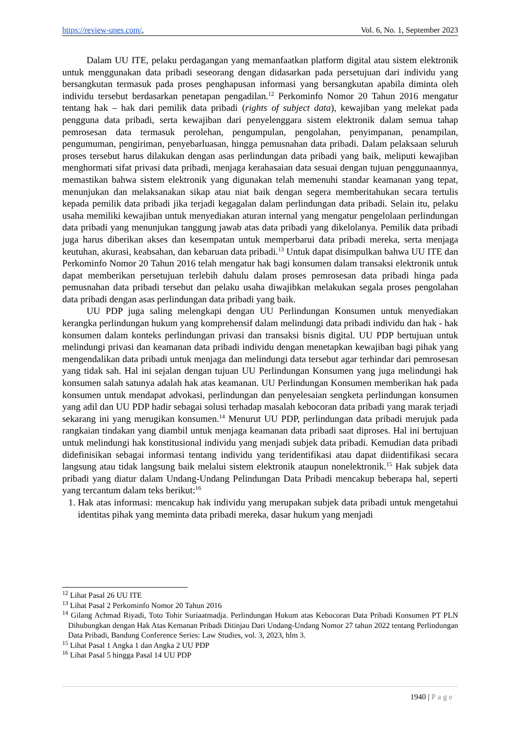https://review-unes.com/, Vol. 6, No. 1, September 2023
Dalam UU ITE, pelaku perdagangan yang memanfaatkan platform digital atau sistem elektronik untuk menggunakan data pribadi seseorang dengan didasarkan pada persetujuan dari individu yang bersangkutan termasuk pada proses penghapusan informasi yang bersangkutan apabila diminta oleh individu tersebut berdasarkan penetapan pengadilan.<sup>12</sup> Perkominfo Nomor 20 Tahun 2016 mengatur tentang hak – hak dari pemilik data pribadi (rights of subject data), kewajiban yang melekat pada pengguna data pribadi, serta kewajiban dari penyelenggara sistem elektronik dalam semua tahap pemrosesan data termasuk perolehan, pengumpulan, pengolahan, penyimpanan, penampilan, pengumuman, pengiriman, penyebarluasan, hingga pemusnahan data pribadi. Dalam pelaksaan seluruh proses tersebut harus dilakukan dengan asas perlindungan data pribadi yang baik, meliputi kewajiban menghormati sifat privasi data pribadi, menjaga kerahasaian data sesuai dengan tujuan penggunaannya, memastikan bahwa sistem elektronik yang digunakan telah memenuhi standar keamanan yang tepat, menunjukan dan melaksanakan sikap atau niat baik dengan segera memberitahukan secara tertulis kepada pemilik data pribadi jika terjadi kegagalan dalam perlindungan data pribadi. Selain itu, pelaku usaha memiliki kewajiban untuk menyediakan aturan internal yang mengatur pengelolaan perlindungan data pribadi yang menunjukan tanggung jawab atas data pribadi yang dikelolanya. Pemilik data pribadi juga harus diberikan akses dan kesempatan untuk memperbarui data pribadi mereka, serta menjaga keutuhan, akurasi, keabsahan, dan kebaruan data pribadi.<sup>13</sup> Untuk dapat disimpulkan bahwa UU ITE dan Perkominfo Nomor 20 Tahun 2016 telah mengatur hak bagi konsumen dalam transaksi elektronik untuk dapat memberikan persetujuan terlebih dahulu dalam proses pemrosesan data pribadi hinga pada pemusnahan data pribadi tersebut dan pelaku usaha diwajibkan melakukan segala proses pengolahan data pribadi dengan asas perlindungan data pribadi yang baik.
UU PDP juga saling melengkapi dengan UU Perlindungan Konsumen untuk menyediakan kerangka perlindungan hukum yang komprehensif dalam melindungi data pribadi individu dan hak - hak konsumen dalam konteks perlindungan privasi dan transaksi bisnis digital. UU PDP bertujuan untuk melindungi privasi dan keamanan data pribadi individu dengan menetapkan kewajiban bagi pihak yang mengendalikan data pribadi untuk menjaga dan melindungi data tersebut agar terhindar dari pemrosesan yang tidak sah. Hal ini sejalan dengan tujuan UU Perlindungan Konsumen yang juga melindungi hak konsumen salah satunya adalah hak atas keamanan. UU Perlindungan Konsumen memberikan hak pada konsumen untuk mendapat advokasi, perlindungan dan penyelesaian sengketa perlindungan konsumen yang adil dan UU PDP hadir sebagai solusi terhadap masalah kebocoran data pribadi yang marak terjadi sekarang ini yang merugikan konsumen.<sup>14</sup> Menurut UU PDP, perlindungan data pribadi merujuk pada rangkaian tindakan yang diambil untuk menjaga keamanan data pribadi saat diproses. Hal ini bertujuan untuk melindungi hak konstitusional individu yang menjadi subjek data pribadi. Kemudian data pribadi didefinisikan sebagai informasi tentang individu yang teridentifikasi atau dapat diidentifikasi secara langsung atau tidak langsung baik melalui sistem elektronik ataupun nonelektronik.<sup>15</sup> Hak subjek data pribadi yang diatur dalam Undang-Undang Pelindungan Data Pribadi mencakup beberapa hal, seperti yang tercantum dalam teks berikut:<sup>16</sup>
1. Hak atas informasi: mencakup hak individu yang merupakan subjek data pribadi untuk mengetahui identitas pihak yang meminta data pribadi mereka, dasar hukum yang menjadi
<sup>12</sup> Lihat Pasal 26 UU ITE
<sup>13</sup> Lihat Pasal 2 Perkominfo Nomor 20 Tahun 2016
<sup>14</sup> Gilang Achmad Riyadi, Toto Tohir Suriaatmadja. Perlindungan Hukum atas Kebocoran Data Pribadi Konsumen PT PLN Dihubungkan dengan Hak Atas Kemanan Pribadi Ditinjau Dari Undang-Undang Nomor 27 tahun 2022 tentang Perlindungan Data Pribadi, Bandung Conference Series: Law Studies, vol. 3, 2023, hlm 3.
<sup>15</sup> Lihat Pasal 1 Angka 1 dan Angka 2 UU PDP
<sup>16</sup> Lihat Pasal 5 hingga Pasal 14 UU PDP
1940 | Page